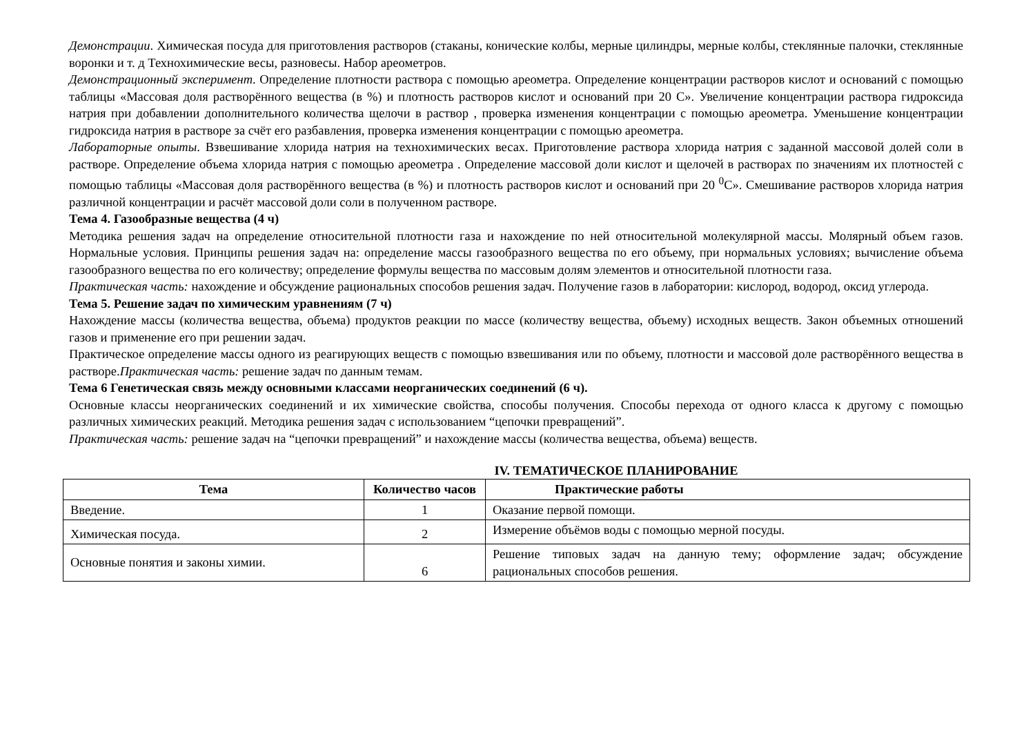Демонстрации. Химическая посуда для приготовления растворов (стаканы, конические колбы, мерные цилиндры, мерные колбы, стеклянные палочки, стеклянные воронки и т. д Технохимические весы, разновесы. Набор ареометров.
Демонстрационный эксперимент. Определение плотности раствора с помощью ареометра. Определение концентрации растворов кислот и оснований с помощью таблицы «Массовая доля растворённого вещества (в %) и плотность растворов кислот и оснований при 20 С». Увеличение концентрации раствора гидроксида натрия при добавлении дополнительного количества щелочи в раствор , проверка изменения концентрации с помощью ареометра. Уменьшение концентрации гидроксида натрия в растворе за счёт его разбавления, проверка изменения концентрации с помощью ареометра.
Лабораторные опыты. Взвешивание хлорида натрия на технохимических весах. Приготовление раствора хлорида натрия с заданной массовой долей соли в растворе. Определение объема хлорида натрия с помощью ареометра . Определение массовой доли кислот и щелочей в растворах по значениям их плотностей с помощью таблицы «Массовая доля растворённого вещества (в %) и плотность растворов кислот и оснований при 20 <sup>0</sup>С». Смешивание растворов хлорида натрия различной концентрации и расчёт массовой доли соли в полученном растворе.
Тема 4. Газообразные вещества (4 ч)
Методика решения задач на определение относительной плотности газа и нахождение по ней относительной молекулярной массы. Молярный объем газов. Нормальные условия. Принципы решения задач на: определение массы газообразного вещества по его объему, при нормальных условиях; вычисление объема газообразного вещества по его количеству; определение формулы вещества по массовым долям элементов и относительной плотности газа.
Практическая часть: нахождение и обсуждение рациональных способов решения задач. Получение газов в лаборатории: кислород, водород, оксид углерода.
Тема 5. Решение задач по химическим уравнениям (7 ч)
Нахождение массы (количества вещества, объема) продуктов реакции по массе (количеству вещества, объему) исходных веществ. Закон объемных отношений газов и применение его при решении задач.
Практическое определение массы одного из реагирующих веществ с помощью взвешивания или по объему, плотности и массовой доле растворённого вещества в растворе.Практическая часть: решение задач по данным темам.
Тема 6 Генетическая связь между основными классами неорганических соединений (6 ч).
Основные классы неорганических соединений и их химические свойства, способы получения. Способы перехода от одного класса к другому с помощью различных химических реакций. Методика решения задач с использованием “цепочки превращений”.
Практическая часть: решение задач на “цепочки превращений” и нахождение массы (количества вещества, объема) веществ.
IV. ТЕМАТИЧЕСКОЕ ПЛАНИРОВАНИЕ
| Тема | Количество часов | Практические работы |
| --- | --- | --- |
| Введение. | 1 | Оказание первой помощи. |
| Химическая посуда. | 2 | Измерение объёмов воды с помощью мерной посуды. |
| Основные понятия и законы химии. | 6 | Решение типовых задач на данную тему; оформление задач; обсуждение рациональных способов решения. |